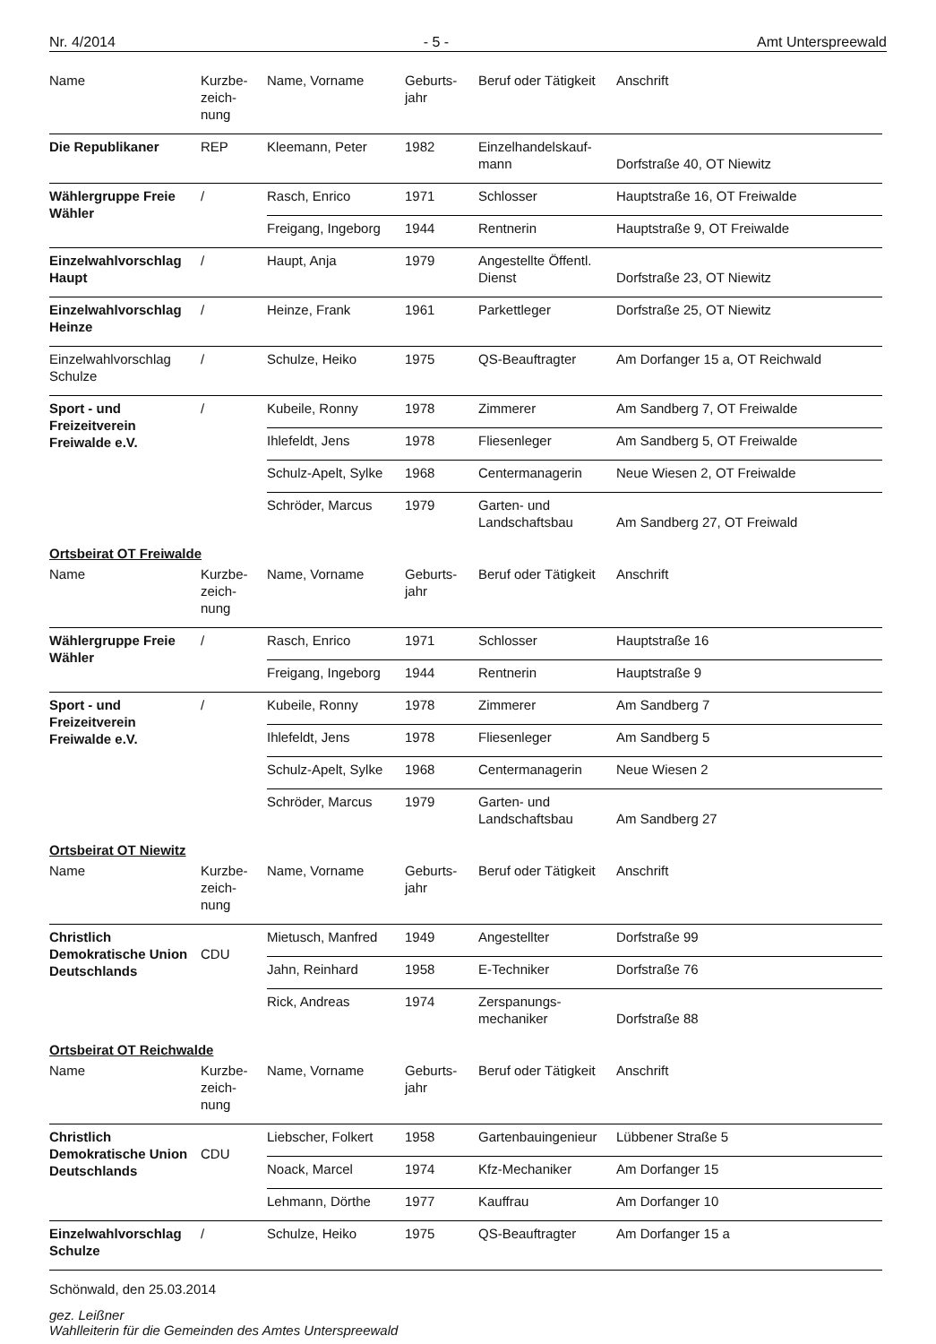Nr. 4/2014 - 5 - Amt Unterspreewald
| Name | Kurzbe- zeich- nung | Name, Vorname | Geburts- jahr | Beruf oder Tätigkeit | Anschrift |
| --- | --- | --- | --- | --- | --- |
| Die Republikaner | REP | Kleemann, Peter | 1982 | Einzelhandelskauf- mann | Dorfstraße 40, OT Niewitz |
| Wählergruppe Freie Wähler | / | Rasch, Enrico | 1971 | Schlosser | Hauptstraße 16, OT Freiwalde |
| | | Freigang, Ingeborg | 1944 | Rentnerin | Hauptstraße 9, OT Freiwalde |
| Einzelwahlvorschlag Haupt | / | Haupt, Anja | 1979 | Angestellte Öffentl. Dienst | Dorfstraße 23, OT Niewitz |
| Einzelwahlvorschlag Heinze | / | Heinze, Frank | 1961 | Parkettleger | Dorfstraße 25, OT Niewitz |
| Einzelwahlvorschlag Schulze | / | Schulze, Heiko | 1975 | QS-Beauftragter | Am Dorfanger 15 a, OT Reichwald |
| Sport - und Freizeitverein Freiwalde e.V. | / | Kubeile, Ronny | 1978 | Zimmerer | Am Sandberg 7, OT Freiwalde |
| | | Ihlefeldt, Jens | 1978 | Fliesenleger | Am Sandberg 5, OT Freiwalde |
| | | Schulz-Apelt, Sylke | 1968 | Centermanagerin | Neue Wiesen 2, OT Freiwalde |
| | | Schröder, Marcus | 1979 | Garten- und Landschaftsbau | Am Sandberg 27, OT Freiwald |
| Ortsbeirat OT Freiwalde | | | | | |
| Name | Kurzbe- zeich- nung | Name, Vorname | Geburts- jahr | Beruf oder Tätigkeit | Anschrift |
| Wählergruppe Freie Wähler | / | Rasch, Enrico | 1971 | Schlosser | Hauptstraße 16 |
| | | Freigang, Ingeborg | 1944 | Rentnerin | Hauptstraße 9 |
| Sport - und Freizeitverein Freiwalde e.V. | / | Kubeile, Ronny | 1978 | Zimmerer | Am Sandberg 7 |
| | | Ihlefeldt, Jens | 1978 | Fliesenleger | Am Sandberg 5 |
| | | Schulz-Apelt, Sylke | 1968 | Centermanagerin | Neue Wiesen 2 |
| | | Schröder, Marcus | 1979 | Garten- und Landschaftsbau | Am Sandberg 27 |
| Ortsbeirat OT Niewitz | | | | | |
| Name | Kurzbe- zeich- nung | Name, Vorname | Geburts- jahr | Beruf oder Tätigkeit | Anschrift |
| Christlich Demokratische Union Deutschlands | CDU | Mietusch, Manfred | 1949 | Angestellter | Dorfstraße 99 |
| | | Jahn, Reinhard | 1958 | E-Techniker | Dorfstraße 76 |
| | | Rick, Andreas | 1974 | Zerspanungs- mechaniker | Dorfstraße 88 |
| Ortsbeirat OT Reichwalde | | | | | |
| Name | Kurzbe- zeich- nung | Name, Vorname | Geburts- jahr | Beruf oder Tätigkeit | Anschrift |
| Christlich Demokratische Union Deutschlands | CDU | Liebscher, Folkert | 1958 | Gartenbauingenieur | Lübbener Straße 5 |
| | | Noack, Marcel | 1974 | Kfz-Mechaniker | Am Dorfanger 15 |
| | | Lehmann, Dörthe | 1977 | Kauffrau | Am Dorfanger 10 |
| Einzelwahlvorschlag Schulze | / | Schulze, Heiko | 1975 | QS-Beauftragter | Am Dorfanger 15 a |
Schönwald, den 25.03.2014
gez. Leißner
Wahlleiterin für die Gemeinden des Amtes Unterspreewald